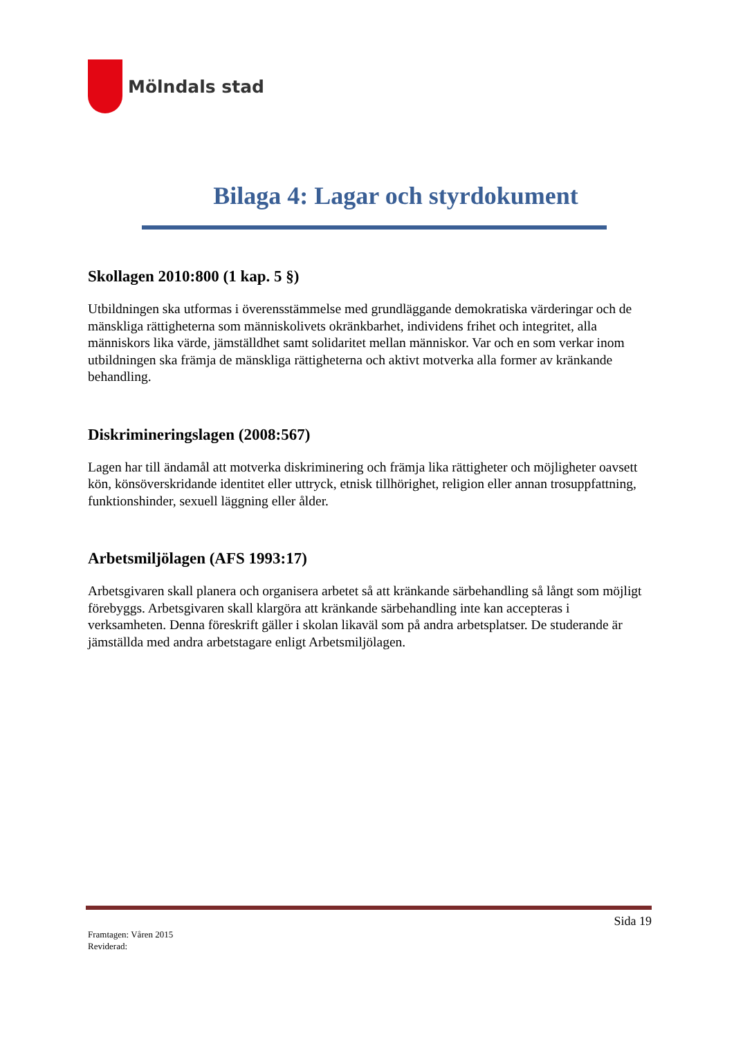Mölndals stad
Bilaga 4: Lagar och styrdokument
Skollagen 2010:800 (1 kap. 5 §)
Utbildningen ska utformas i överensstämmelse med grundläggande demokratiska värderingar och de mänskliga rättigheterna som människolivets okränkbarhet, individens frihet och integritet, alla människors lika värde, jämställdhet samt solidaritet mellan människor. Var och en som verkar inom utbildningen ska främja de mänskliga rättigheterna och aktivt motverka alla former av kränkande behandling.
Diskrimineringslagen (2008:567)
Lagen har till ändamål att motverka diskriminering och främja lika rättigheter och möjligheter oavsett kön, könsöverskridande identitet eller uttryck, etnisk tillhörighet, religion eller annan trosuppfattning, funktionshinder, sexuell läggning eller ålder.
Arbetsmiljölagen (AFS 1993:17)
Arbetsgivaren skall planera och organisera arbetet så att kränkande särbehandling så långt som möjligt förebyggs. Arbetsgivaren skall klargöra att kränkande särbehandling inte kan accepteras i verksamheten. Denna föreskrift gäller i skolan likaväl som på andra arbetsplatser. De studerande är jämställda med andra arbetstagare enligt Arbetsmiljölagen.
Sida 19
Framtagen: Våren 2015
Reviderad: